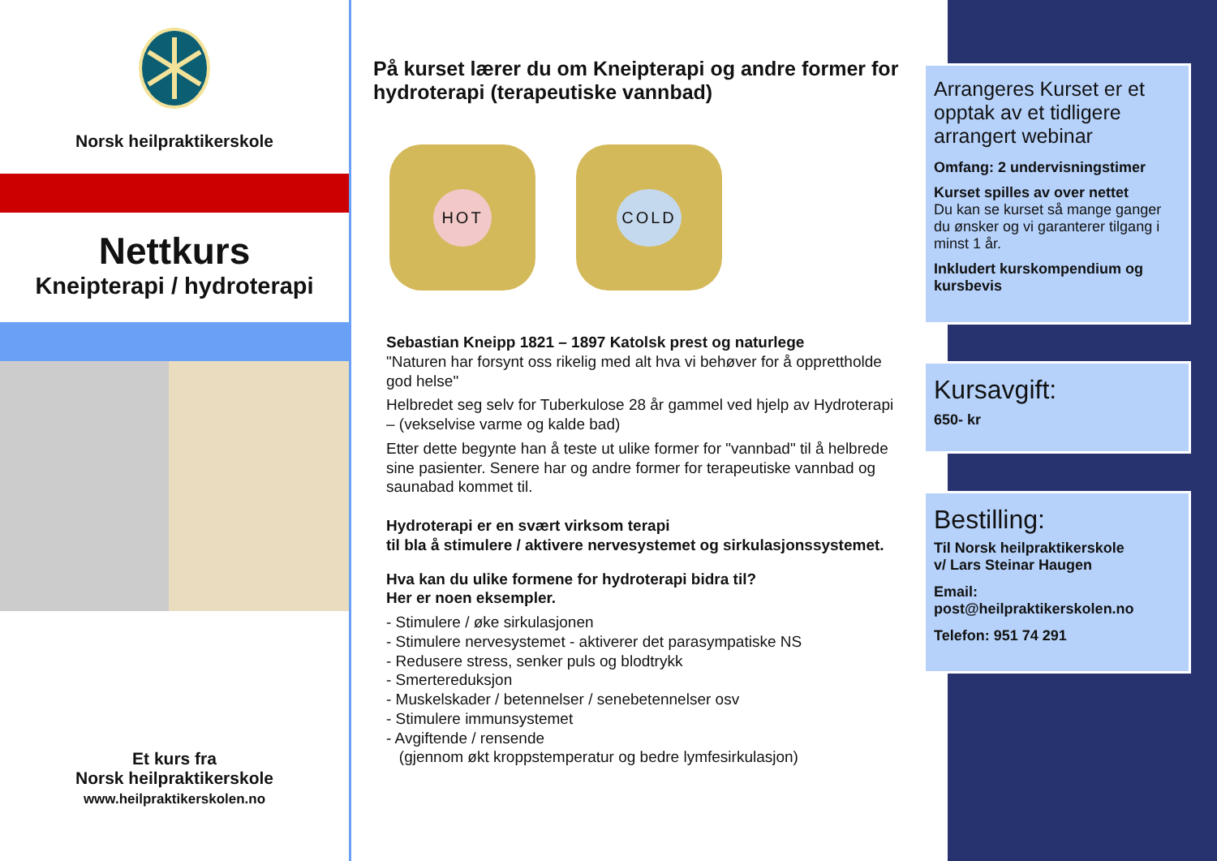Norsk heilpraktikerskole
Nettkurs
Kneipterapi / hydroterapi
Et kurs fra
Norsk heilpraktikerskole
www.heilpraktikerskolen.no
På kurset lærer du om Kneipterapi og andre former for hydroterapi (terapeutiske vannbad)
HOT COLD
Sebastian Kneipp 1821 – 1897 Katolsk prest og naturlege
"Naturen har forsynt oss rikelig med alt hva vi behøver for å opprettholde god helse"
Helbredet seg selv for Tuberkulose 28 år gammel ved hjelp av Hydroterapi – (vekselvise varme og kalde bad)
Etter dette begynte han å teste ut ulike former for "vannbad" til å helbrede sine pasienter. Senere har og andre former for terapeutiske vannbad og saunabad kommet til.
Hydroterapi er en svært virksom terapi
til bla å stimulere / aktivere nervesystemet og sirkulasjonssystemet.
Hva kan du ulike formene for hydroterapi bidra til?
Her er noen eksempler.
- Stimulere / øke sirkulasjonen
- Stimulere nervesystemet - aktiverer det parasympatiske NS
- Redusere stress, senker puls og blodtrykk
- Smertereduksjon
- Muskelskader / betennelser / senebetennelser osv
- Stimulere immunsystemet
- Avgiftende / rensende
(gjennom økt kroppstemperatur og bedre lymfesirkulasjon)
Arrangeres Kurset er et opptak av et tidligere arrangert webinar
Omfang: 2 undervisningstimer
Kurset spilles av over nettet
Du kan se kurset så mange ganger du ønsker og vi garanterer tilgang i minst 1 år.
Inkludert kurskompendium og kursbevis
Kursavgift:
650- kr
Bestilling:
Til Norsk heilpraktikerskole
v/ Lars Steinar Haugen
Email:
post@heilpraktikerskolen.no
Telefon: 951 74 291